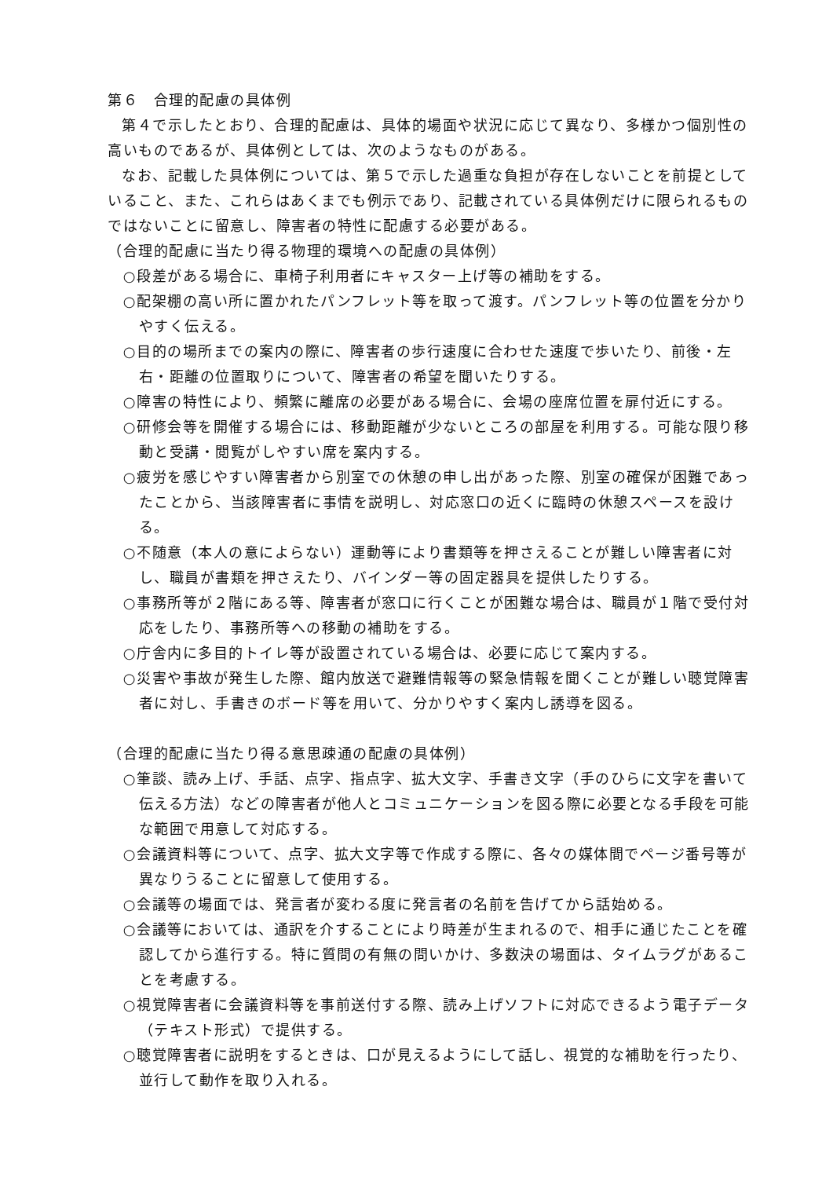第６　合理的配慮の具体例
第４で示したとおり、合理的配慮は、具体的場面や状況に応じて異なり、多様かつ個別性の高いものであるが、具体例としては、次のようなものがある。
なお、記載した具体例については、第５で示した過重な負担が存在しないことを前提としていること、また、これらはあくまでも例示であり、記載されている具体例だけに限られるものではないことに留意し、障害者の特性に配慮する必要がある。
（合理的配慮に当たり得る物理的環境への配慮の具体例）
○段差がある場合に、車椅子利用者にキャスター上げ等の補助をする。
○配架棚の高い所に置かれたパンフレット等を取って渡す。パンフレット等の位置を分かりやすく伝える。
○目的の場所までの案内の際に、障害者の歩行速度に合わせた速度で歩いたり、前後・左右・距離の位置取りについて、障害者の希望を聞いたりする。
○障害の特性により、頻繁に離席の必要がある場合に、会場の座席位置を扉付近にする。
○研修会等を開催する場合には、移動距離が少ないところの部屋を利用する。可能な限り移動と受講・閲覧がしやすい席を案内する。
○疲労を感じやすい障害者から別室での休憩の申し出があった際、別室の確保が困難であったことから、当該障害者に事情を説明し、対応窓口の近くに臨時の休憩スペースを設ける。
○不随意（本人の意によらない）運動等により書類等を押さえることが難しい障害者に対し、職員が書類を押さえたり、バインダー等の固定器具を提供したりする。
○事務所等が２階にある等、障害者が窓口に行くことが困難な場合は、職員が１階で受付対応をしたり、事務所等への移動の補助をする。
○庁舎内に多目的トイレ等が設置されている場合は、必要に応じて案内する。
○災害や事故が発生した際、館内放送で避難情報等の緊急情報を聞くことが難しい聴覚障害者に対し、手書きのボード等を用いて、分かりやすく案内し誘導を図る。
（合理的配慮に当たり得る意思疎通の配慮の具体例）
○筆談、読み上げ、手話、点字、指点字、拡大文字、手書き文字（手のひらに文字を書いて伝える方法）などの障害者が他人とコミュニケーションを図る際に必要となる手段を可能な範囲で用意して対応する。
○会議資料等について、点字、拡大文字等で作成する際に、各々の媒体間でページ番号等が異なりうることに留意して使用する。
○会議等の場面では、発言者が変わる度に発言者の名前を告げてから話始める。
○会議等においては、通訳を介することにより時差が生まれるので、相手に通じたことを確認してから進行する。特に質問の有無の問いかけ、多数決の場面は、タイムラグがあることを考慮する。
○視覚障害者に会議資料等を事前送付する際、読み上げソフトに対応できるよう電子データ（テキスト形式）で提供する。
○聴覚障害者に説明をするときは、口が見えるようにして話し、視覚的な補助を行ったり、並行して動作を取り入れる。